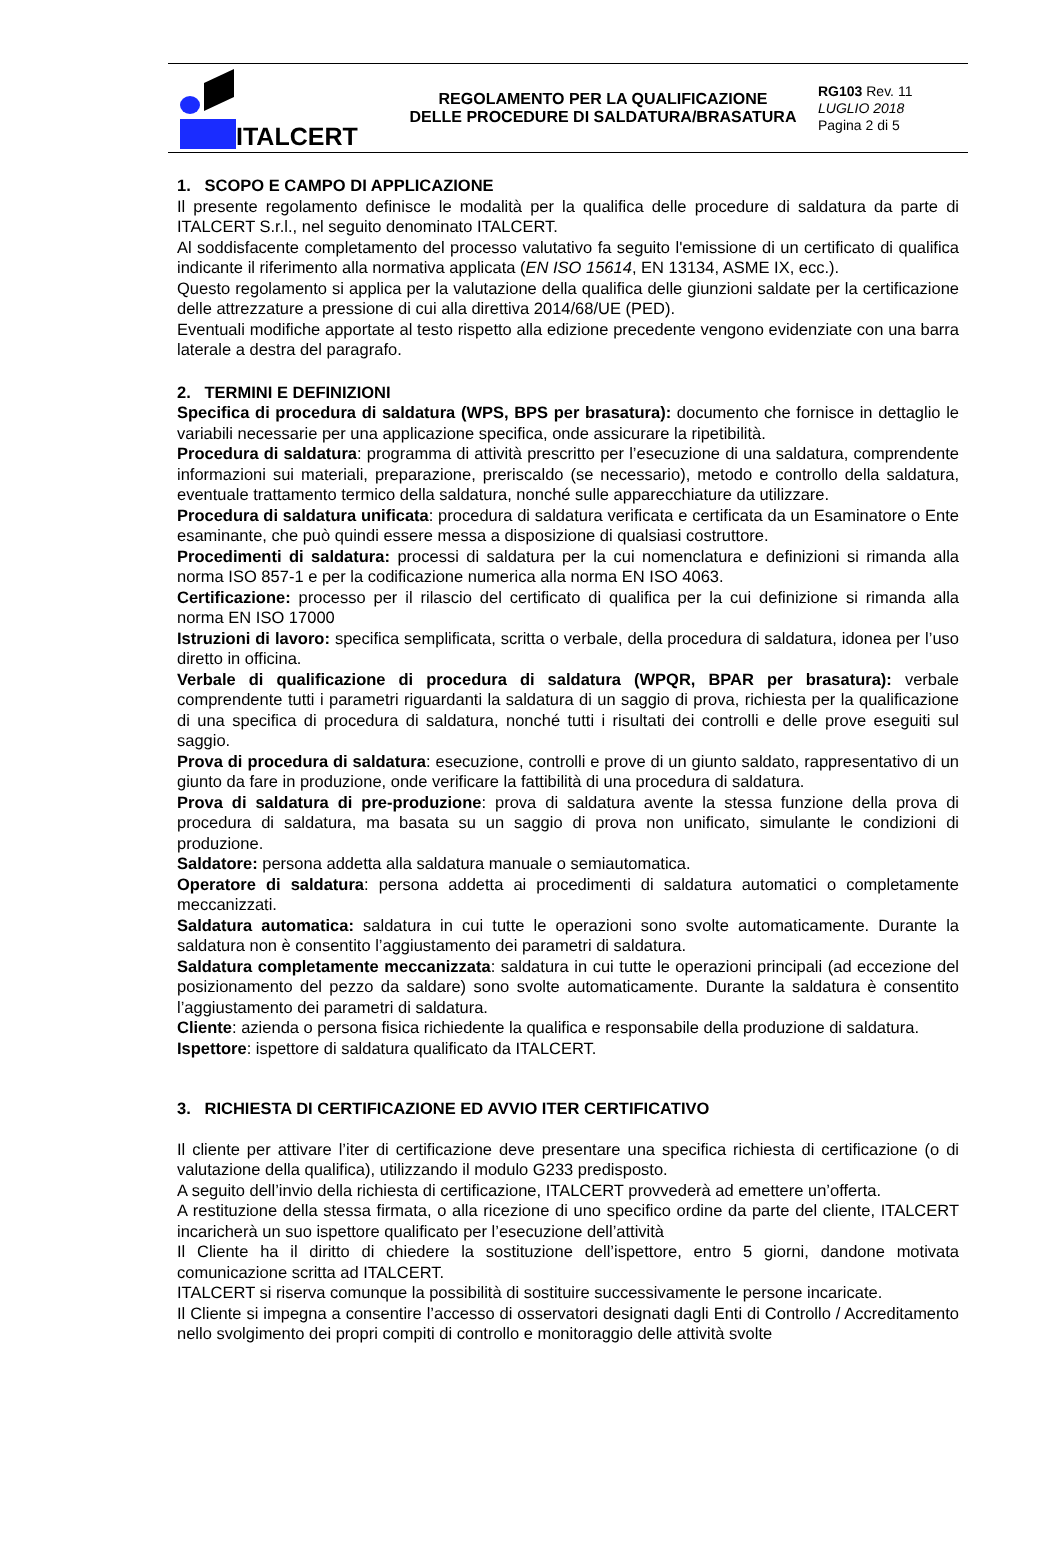ITALCERT
REGOLAMENTO PER LA QUALIFICAZIONE
DELLE PROCEDURE DI SALDATURA/BRASATURA
RG103 Rev. 11
LUGLIO 2018
Pagina 2 di 5
1. SCOPO E CAMPO DI APPLICAZIONE
Il presente regolamento definisce le modalità per la qualifica delle procedure di saldatura da parte di ITALCERT S.r.l., nel seguito denominato ITALCERT.
Al soddisfacente completamento del processo valutativo fa seguito l'emissione di un certificato di qualifica indicante il riferimento alla normativa applicata (EN ISO 15614, EN 13134, ASME IX, ecc.).
Questo regolamento si applica per la valutazione della qualifica delle giunzioni saldate per la certificazione delle attrezzature a pressione di cui alla direttiva 2014/68/UE (PED).
Eventuali modifiche apportate al testo rispetto alla edizione precedente vengono evidenziate con una barra laterale a destra del paragrafo.
2. TERMINI E DEFINIZIONI
Specifica di procedura di saldatura (WPS, BPS per brasatura): documento che fornisce in dettaglio le variabili necessarie per una applicazione specifica, onde assicurare la ripetibilità.
Procedura di saldatura: programma di attività prescritto per l’esecuzione di una saldatura, comprendente informazioni sui materiali, preparazione, preriscaldo (se necessario), metodo e controllo della saldatura, eventuale trattamento termico della saldatura, nonché sulle apparecchiature da utilizzare.
Procedura di saldatura unificata: procedura di saldatura verificata e certificata da un Esaminatore o Ente esaminante, che può quindi essere messa a disposizione di qualsiasi costruttore.
Procedimenti di saldatura: processi di saldatura per la cui nomenclatura e definizioni si rimanda alla norma ISO 857-1 e per la codificazione numerica alla norma EN ISO 4063.
Certificazione: processo per il rilascio del certificato di qualifica per la cui definizione si rimanda alla norma EN ISO 17000
Istruzioni di lavoro: specifica semplificata, scritta o verbale, della procedura di saldatura, idonea per l’uso diretto in officina.
Verbale di qualificazione di procedura di saldatura (WPQR, BPAR per brasatura): verbale comprendente tutti i parametri riguardanti la saldatura di un saggio di prova, richiesta per la qualificazione di una specifica di procedura di saldatura, nonché tutti i risultati dei controlli e delle prove eseguiti sul saggio.
Prova di procedura di saldatura: esecuzione, controlli e prove di un giunto saldato, rappresentativo di un giunto da fare in produzione, onde verificare la fattibilità di una procedura di saldatura.
Prova di saldatura di pre-produzione: prova di saldatura avente la stessa funzione della prova di procedura di saldatura, ma basata su un saggio di prova non unificato, simulante le condizioni di produzione.
Saldatore: persona addetta alla saldatura manuale o semiautomatica.
Operatore di saldatura: persona addetta ai procedimenti di saldatura automatici o completamente meccanizzati.
Saldatura automatica: saldatura in cui tutte le operazioni sono svolte automaticamente. Durante la saldatura non è consentito l’aggiustamento dei parametri di saldatura.
Saldatura completamente meccanizzata: saldatura in cui tutte le operazioni principali (ad eccezione del posizionamento del pezzo da saldare) sono svolte automaticamente. Durante la saldatura è consentito l’aggiustamento dei parametri di saldatura.
Cliente: azienda o persona fisica richiedente la qualifica e responsabile della produzione di saldatura.
Ispettore: ispettore di saldatura qualificato da ITALCERT.
3. RICHIESTA DI CERTIFICAZIONE ED AVVIO ITER CERTIFICATIVO
Il cliente per attivare l’iter di certificazione deve presentare una specifica richiesta di certificazione (o di valutazione della qualifica), utilizzando il modulo G233 predisposto.
A seguito dell’invio della richiesta di certificazione, ITALCERT provvederà ad emettere un’offerta.
A restituzione della stessa firmata, o alla ricezione di uno specifico ordine da parte del cliente, ITALCERT incaricherà un suo ispettore qualificato per l’esecuzione dell’attività
Il Cliente ha il diritto di chiedere la sostituzione dell’ispettore, entro 5 giorni, dandone motivata comunicazione scritta ad ITALCERT.
ITALCERT si riserva comunque la possibilità di sostituire successivamente le persone incaricate.
Il Cliente si impegna a consentire l’accesso di osservatori designati dagli Enti di Controllo / Accreditamento nello svolgimento dei propri compiti di controllo e monitoraggio delle attività svolte